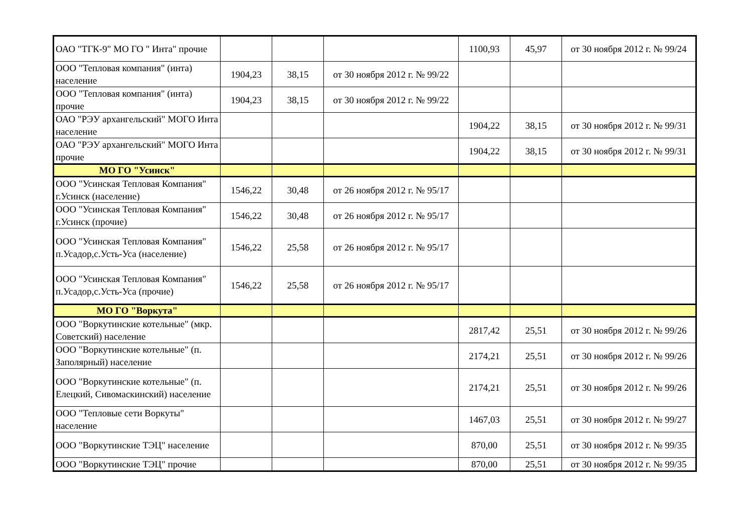| ОАО "ТГК-9" МО ГО " Инта" прочие | | | | 1100,93 | 45,97 | от 30 ноября 2012 г. № 99/24 |
| ООО "Тепловая компания" (инта) население | 1904,23 | 38,15 | от 30 ноября 2012 г. № 99/22 | | | |
| ООО "Тепловая компания" (инта) прочие | 1904,23 | 38,15 | от 30 ноября 2012 г. № 99/22 | | | |
| ОАО "РЭУ архангельский" МОГО Инта население | | | | 1904,22 | 38,15 | от 30 ноября 2012 г. № 99/31 |
| ОАО "РЭУ архангельский" МОГО Инта прочие | | | | 1904,22 | 38,15 | от 30 ноября 2012 г. № 99/31 |
| МО ГО "Усинск" | | | | | | |
| ООО "Усинская Тепловая Компания" г.Усинск (население) | 1546,22 | 30,48 | от 26 ноября 2012 г. № 95/17 | | | |
| ООО "Усинская Тепловая Компания" г.Усинск (прочие) | 1546,22 | 30,48 | от 26 ноября 2012 г. № 95/17 | | | |
| ООО "Усинская Тепловая Компания" п.Усадор,с.Усть-Уса (население) | 1546,22 | 25,58 | от 26 ноября 2012 г. № 95/17 | | | |
| ООО "Усинская Тепловая Компания" п.Усадор,с.Усть-Уса (прочие) | 1546,22 | 25,58 | от 26 ноября 2012 г. № 95/17 | | | |
| МО ГО "Воркута" | | | | | | |
| ООО "Воркутинские котельные" (мкр. Советский) население | | | | 2817,42 | 25,51 | от 30 ноября 2012 г. № 99/26 |
| ООО "Воркутинские котельные" (п. Заполярный) население | | | | 2174,21 | 25,51 | от 30 ноября 2012 г. № 99/26 |
| ООО "Воркутинские котельные" (п. Елецкий, Сивомаскинский) население | | | | 2174,21 | 25,51 | от 30 ноября 2012 г. № 99/26 |
| ООО "Тепловые сети Воркуты" население | | | | 1467,03 | 25,51 | от 30 ноября 2012 г. № 99/27 |
| ООО "Воркутинские ТЭЦ" население | | | | 870,00 | 25,51 | от 30 ноября 2012 г. № 99/35 |
| ООО "Воркутинские ТЭЦ" прочие | | | | 870,00 | 25,51 | от 30 ноября 2012 г. № 99/35 |